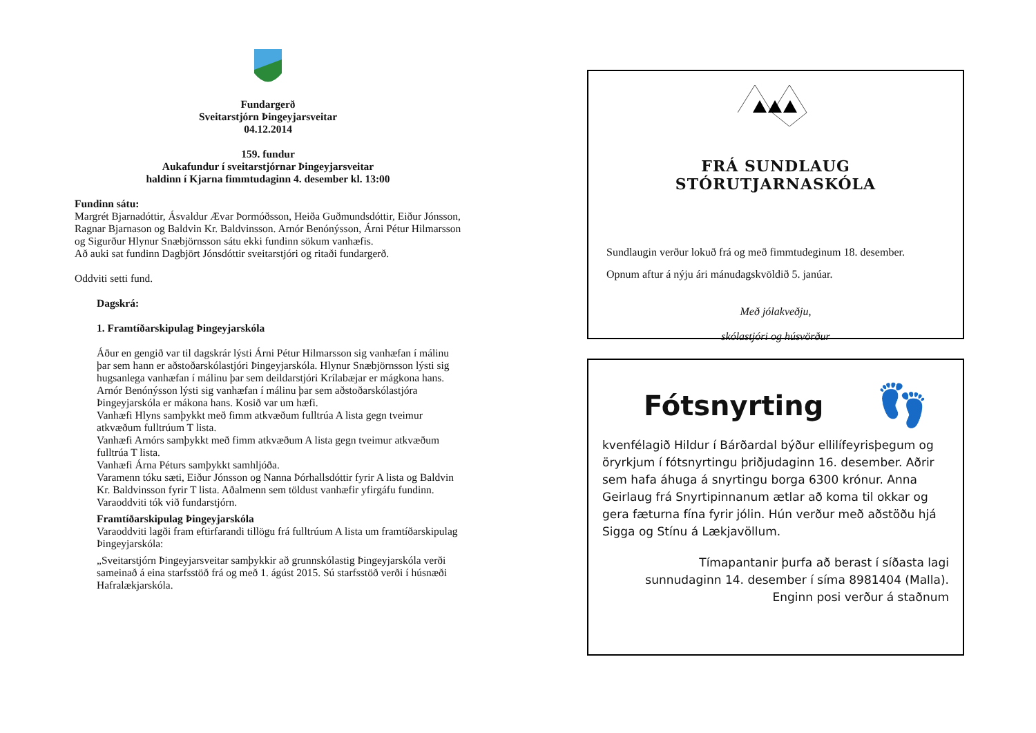Fundargerð
Sveitarstjórn Þingeyjarsveitar
04.12.2014
159. fundur
Aukafundur í sveitarstjórnar Þingeyjarsveitar
haldinn í Kjarna fimmtudaginn 4. desember kl. 13:00
Fundinn sátu:
Margrét Bjarnadóttir, Ásvaldur Ævar Þormóðsson, Heiða Guðmundsdóttir, Eiður Jónsson, Ragnar Bjarnason og Baldvin Kr. Baldvinsson. Arnór Benónýsson, Árni Pétur Hilmarsson og Sigurður Hlynur Snæbjörnsson sátu ekki fundinn sökum vanhæfis.
Að auki sat fundinn Dagbjört Jónsdóttir sveitarstjóri og ritaði fundargerð.
Oddviti setti fund.
Dagskrá:
1. Framtíðarskipulag Þingeyjarskóla
Áður en gengið var til dagskrár lýsti Árni Pétur Hilmarsson sig vanhæfan í málinu þar sem hann er aðstoðarskólastjóri Þingeyjarskóla. Hlynur Snæbjörnsson lýsti sig hugsanlega vanhæfan í málinu þar sem deildarstjóri Krílabæjar er mágkona hans. Arnór Benónýsson lýsti sig vanhæfan í málinu þar sem aðstoðarskólastjóra Þingeyjarskóla er mákona hans. Kosið var um hæfi.
Vanhæfi Hlyns samþykkt með fimm atkvæðum fulltrúa A lista gegn tveimur atkvæðum fulltrúum T lista.
Vanhæfi Arnórs samþykkt með fimm atkvæðum A lista gegn tveimur atkvæðum fulltrúa T lista.
Vanhæfi Árna Péturs samþykkt samhljóða.
Varamenn tóku sæti, Eiður Jónsson og Nanna Þórhallsdóttir fyrir A lista og Baldvin Kr. Baldvinsson fyrir T lista. Aðalmenn sem töldust vanhæfir yfirgáfu fundinn.
Varaoddviti tók við fundarstjórn.
Framtíðarskipulag Þingeyjarskóla
Varaoddviti lagði fram eftirfarandi tillögu frá fulltrúum A lista um framtíðarskipulag Þingeyjarskóla:
„Sveitarstjórn Þingeyjarsveitar samþykkir að grunnskólastig Þingeyjarskóla verði sameinað á eina starfsstöð frá og með 1. ágúst 2015. Sú starfsstöð verði í húsnæði Hafralækjarskóla.
FRÁ SUNDLAUG STÓRUTJARNASKÓLA
Sundlaugin verður lokuð frá og með fimmtudeginum 18. desember.
Opnum aftur á nýju ári mánudagskvöldið 5. janúar.
Með jólakveðju,
skólastjóri og húsvörður
Fótsnyrting 👣
kvenfélagið Hildur í Bárðardal býður ellilífeyrisþegum og öryrkjum í fótsnyrtingu þriðjudaginn 16. desember. Aðrir sem hafa áhuga á snyrtingu borga 6300 krónur. Anna Geirlaug frá Snyrtipinnanum ætlar að koma til okkar og gera fæturna fína fyrir jólin. Hún verður með aðstöðu hjá Sigga og Stínu á Lækjavöllum.
Tímapantanir þurfa að berast í síðasta lagi
sunnudaginn 14. desember í síma 8981404 (Malla).
Enginn posi verður á staðnum